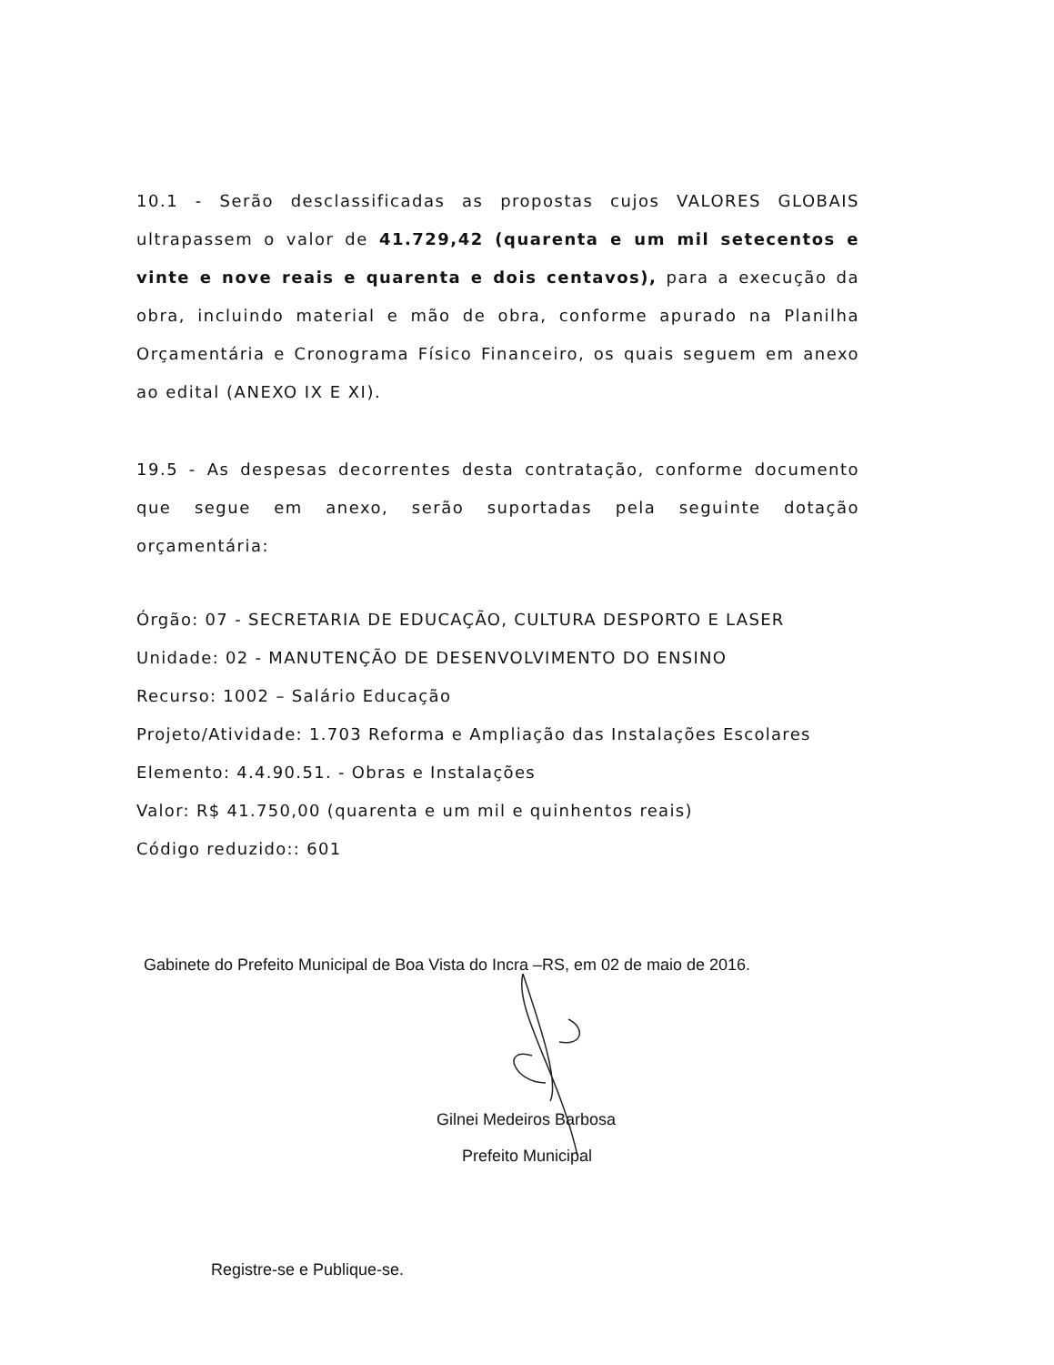10.1 - Serão desclassificadas as propostas cujos VALORES GLOBAIS ultrapassem o valor de 41.729,42 (quarenta e um mil setecentos e vinte e nove reais e quarenta e dois centavos), para a execução da obra, incluindo material e mão de obra, conforme apurado na Planilha Orçamentária e Cronograma Físico Financeiro, os quais seguem em anexo ao edital (ANEXO IX E XI).
19.5 - As despesas decorrentes desta contratação, conforme documento que segue em anexo, serão suportadas pela seguinte dotação orçamentária:
Órgão: 07 - SECRETARIA DE EDUCAÇÃO, CULTURA DESPORTO E LASER
Unidade: 02 - MANUTENÇÃO DE DESENVOLVIMENTO DO ENSINO
Recurso: 1002 – Salário Educação
Projeto/Atividade: 1.703 Reforma e Ampliação das Instalações Escolares
Elemento: 4.4.90.51. - Obras e Instalações
Valor: R$ 41.750,00 (quarenta e um mil e quinhentos reais)
Código reduzido:: 601
Gabinete do Prefeito Municipal de Boa Vista do Incra –RS, em 02 de maio de 2016.
Gilnei Medeiros Barbosa
Prefeito Municipal
Registre-se e Publique-se.